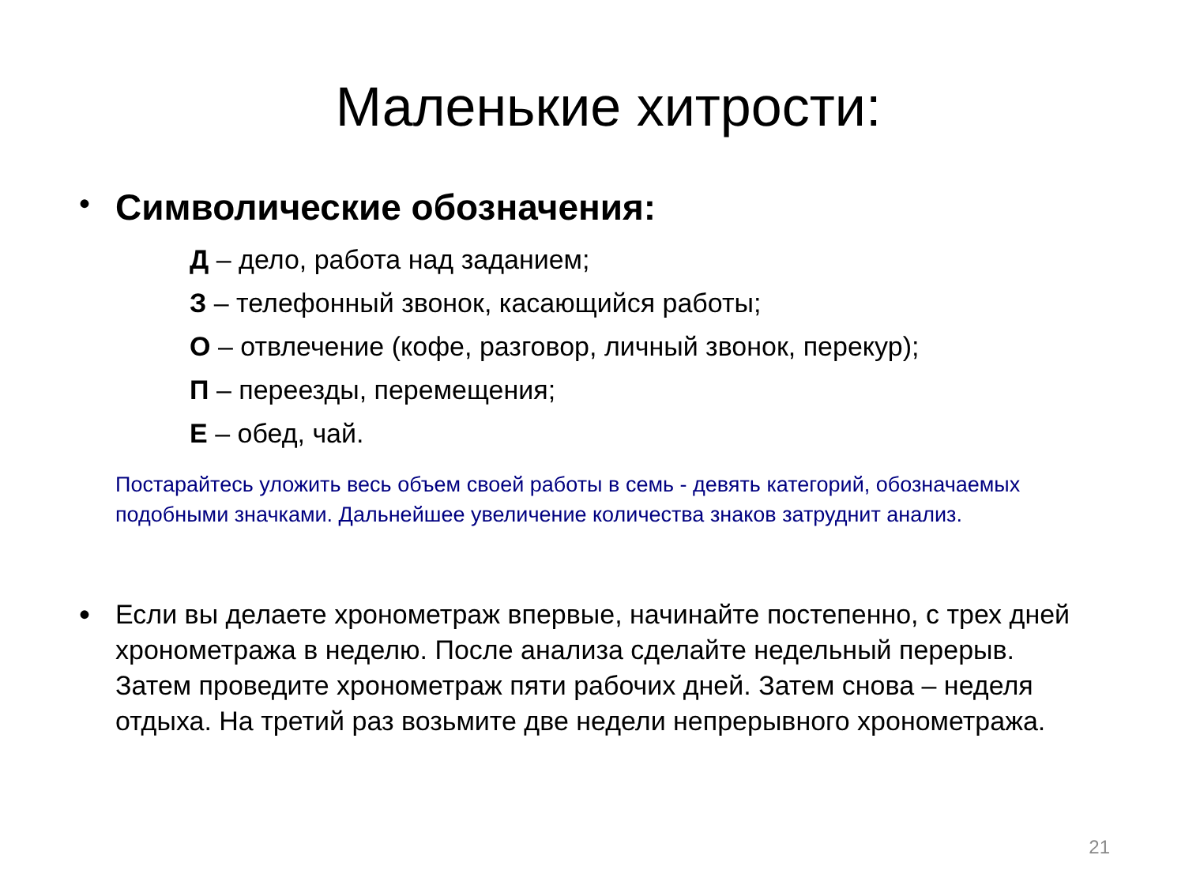Маленькие хитрости:
•
Символические обозначения:
Д – дело, работа над заданием;
З – телефонный звонок, касающийся работы;
О – отвлечение (кофе, разговор, личный звонок, перекур);
П – переезды, перемещения;
Е – обед, чай.
Постарайтесь уложить весь объем своей работы в семь - девять категорий, обозначаемых подобными значками. Дальнейшее увеличение количества знаков затруднит анализ.
•
Если вы делаете хронометраж впервые, начинайте постепенно, с трех дней хронометража в неделю. После анализа сделайте недельный перерыв. Затем проведите хронометраж пяти рабочих дней. Затем снова – неделя отдыха. На третий раз возьмите две недели непрерывного хронометража.
21